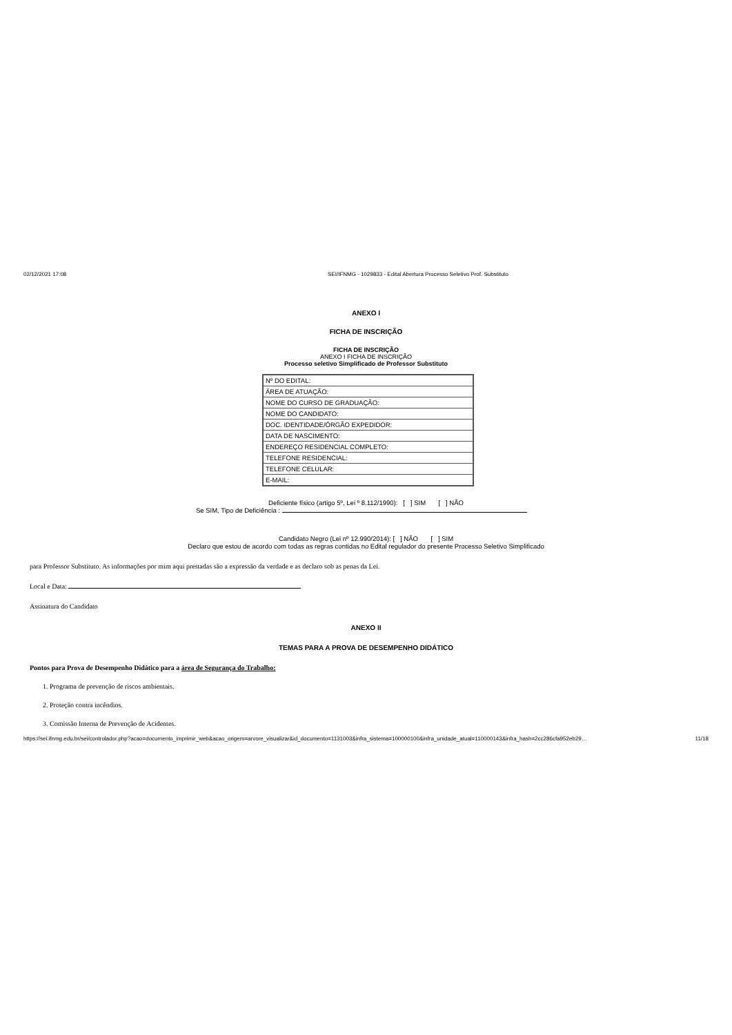02/12/2021 17:08 SEI/IFNMG - 1029833 - Edital Abertura Processo Seletivo Prof. Substituto
ANEXO I
FICHA DE INSCRIÇÃO
FICHA DE INSCRIÇÃO
ANEXO I FICHA DE INSCRIÇÃO
Processo seletivo Simplificado de Professor Substituto
| Nº DO EDITAL: |
| ÁREA DE ATUAÇÃO: |
| NOME DO CURSO DE GRADUAÇÃO: |
| NOME DO CANDIDATO: |
| DOC. IDENTIDADE/ÓRGÃO EXPEDIDOR: |
| DATA DE NASCIMENTO: |
| ENDEREÇO RESIDENCIAL COMPLETO: |
| TELEFONE RESIDENCIAL: |
| TELEFONE CELULAR: |
| E-MAIL: |
Deficiente físico (artigo 5º, Lei º 8.112/1990): [ ] SIM [ ] NÃO
Se SIM, Tipo de Deficiência :
Candidato Negro (Lei nº 12.990/2014): [ ] NÃO [ ] SIM
Declaro que estou de acordo com todas as regras contidas no Edital regulador do presente Processo Seletivo Simplificado
para Professor Substituto. As informações por mim aqui prestadas são a expressão da verdade e as declaro sob as penas da Lei.
Local e Data:
Assinatura do Candidato
ANEXO II
TEMAS PARA A PROVA DE DESEMPENHO DIDÁTICO
Pontos para Prova de Desempenho Didático para a área de Segurança do Trabalho:
1. Programa de prevenção de riscos ambientais.
2. Proteção contra incêndios.
3. Comissão Interna de Prevenção de Acidentes.
https://sei.ifnmg.edu.br/sei/controlador.php?acao=documento_imprimir_web&acao_origem=arvore_visualizar&id_documento=1131003&infra_sistema=100000100&infra_unidade_atual=110000143&infra_hash=2cc286cfa952eb29… 11/18